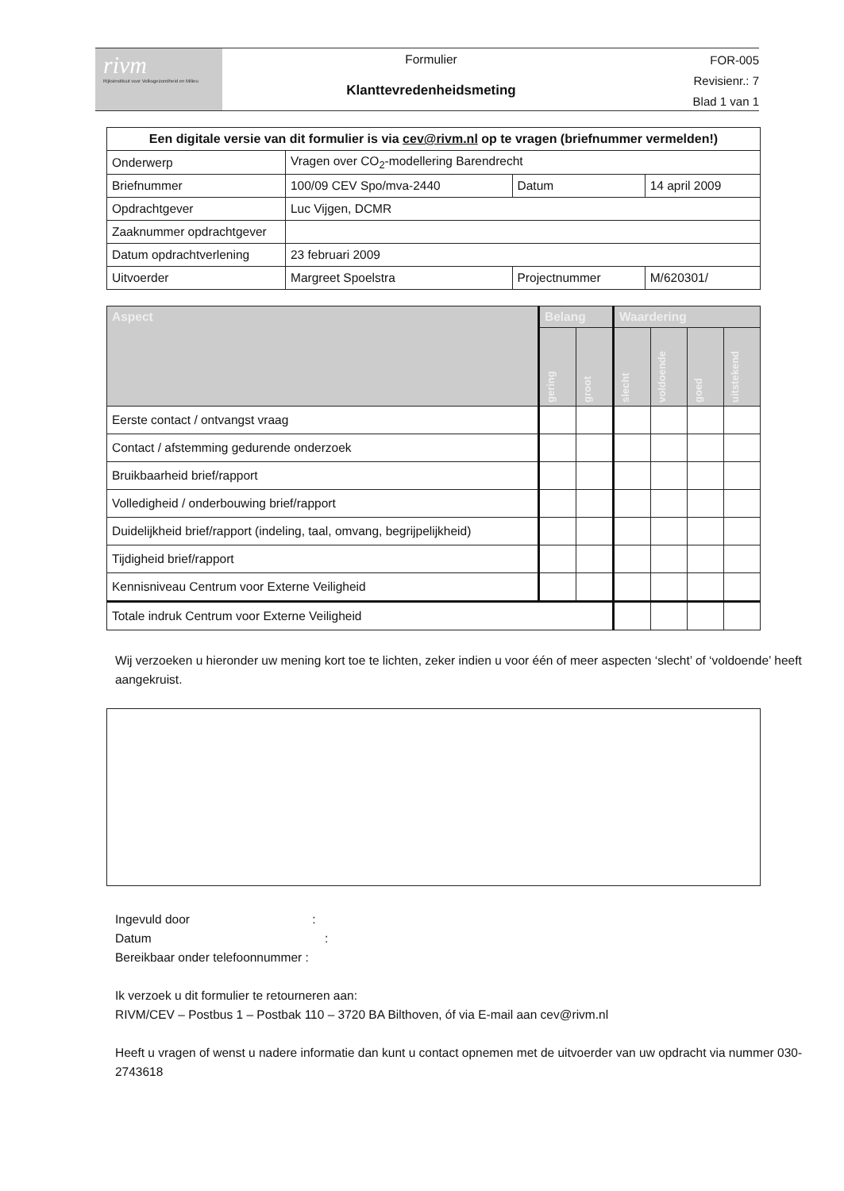rivm
Rijksinstituut voor Volksgezondheid en Milieu
Formulier
Klanttevredenheidsmeting
FOR-005
Revisienr.: 7
Blad 1 van 1
| Een digitale versie van dit formulier is via cev@rivm.nl op te vragen (briefnummer vermelden!) | | | |
| Onderwerp | Vragen over CO<sub>2</sub>-modellering Barendrecht | | |
| Briefnummer | 100/09 CEV Spo/mva-2440 | Datum | 14 april 2009 |
| Opdrachtgever | Luc Vijgen, DCMR | | |
| Zaaknummer opdrachtgever | | | |
| Datum opdrachtverlening | 23 februari 2009 | | |
| Uitvoerder | Margreet Spoelstra | Projectnummer | M/620301/ |
| Aspect | Belang | | Waardering | | | |
| --- | --- | --- | --- | --- | --- | --- |
| | gering | groot | slecht | voldoende | goed | uitstekend |
| Eerste contact / ontvangst vraag | | | | | | |
| Contact / afstemming gedurende onderzoek | | | | | | |
| Bruikbaarheid brief/rapport | | | | | | |
| Volledigheid / onderbouwing brief/rapport | | | | | | |
| Duidelijkheid brief/rapport (indeling, taal, omvang, begrijpelijkheid) | | | | | | |
| Tijdigheid brief/rapport | | | | | | |
| Kennisniveau Centrum voor Externe Veiligheid | | | | | | |
| Totale indruk Centrum voor Externe Veiligheid | | | | | | |
Wij verzoeken u hieronder uw mening kort toe te lichten, zeker indien u voor één of meer aspecten ‘slecht’ of ‘voldoende’ heeft aangekruist.
Ingevuld door :
Datum :
Bereikbaar onder telefoonnummer :
Ik verzoek u dit formulier te retourneren aan:
RIVM/CEV – Postbus 1 – Postbak 110 – 3720 BA Bilthoven, óf via E-mail aan cev@rivm.nl
Heeft u vragen of wenst u nadere informatie dan kunt u contact opnemen met de uitvoerder van uw opdracht via nummer 030-2743618